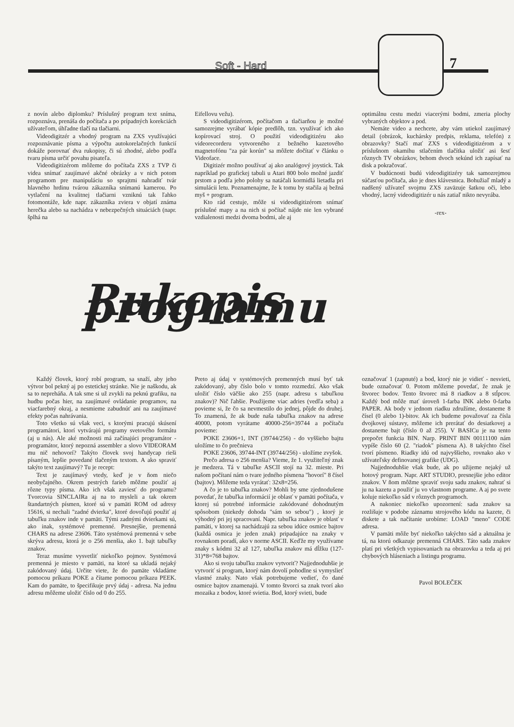Soft - Hard 7
z novín alebo diplomku? Príslušný program text sníma, rozpoznáva, prenáša do počítača a po prípadných korekciách užívateľom, úhľadne tlačí na tlačiarni.
Videodigitzér a vhodný program na ZXS využívajúci rozpoznávanie písma a výpočtu autokorelačných funkcií dokáže porovnať dva rukopisy, či sú zhodné, alebo podľa tvaru písma určiť povahu pisateľa.
Videodigitizérom môžeme do počítača ZXS z TVP či videa snímať zaujímavé akčné obrázky a v nich potom programom pre manipuláciu so sprajtmi nahradiť tvár hlavného hrdinu tvárou zákazníka snímanú kamerou. Po vytlačení na kvalitnej tlačiarni vzniknú tak ľahko fotomontáže, kde napr. zákazníka zviera v objatí známa herečka alebo sa nachádza v nebezpečných situáciách (napr. šplhá na
Eifellovu vežu).
S videodigitizérom, počítačom a tlačiarňou je možné samozrejme vyrábať kópie predlôh, tzn. využívať ich ako kopírovací stroj. O použití videodigitizéru ako videorecorderu vytvoreného z bežného kazetového magnetofónu "za pár korún" sa môžete dočítať v článku o Videoface.
Digitizér možno používať aj ako analógový joystick. Tak napríklad po grafickej tabuli u Atari 800 bolo možné jazdiť prstom a podľa jeho polohy sa natáčali kormidlá lietadla pri simulácii letu. Poznamenajme, že k tomu by stačila aj bežná myš + program.
Kto rád cestuje, môže si videodigitizérom snímať príslušné mapy a na nich si počítač nájde nie len vybrané vzdialenosti medzi dvoma bodmi, ale aj
optimálnu cestu medzi viacerými bodmi, zmeria plochy vybraných objektov a pod.
Nemáte video a nechcete, aby vám utiekol zaujímavý detail (obrázok, kuchársky predpis, reklama, telefón) z obrazovky? Stačí mať ZXS s videodigitizérom a v príslušnom okamihu stlačením tlačítka uložiť asi šesť rôznych TV obrázkov, behom dvoch sekúnd ich zapísať na disk a pokračovať.
V budúcnosti budú videodigitizéry tak samozrejmou súčasťou počítača, ako je dnes klávesnica. Bohužiaľ mladý a nadšený užívateľ svojmu ZXS zaväzuje šatkou oči, lebo vhodný, lacný videodigitizér u nás zatiaľ nikto nevyrába.
-rex-
Rukopis programu
Každý človek, ktorý robí program, sa snaží, aby jeho výtvor bol pekný aj po estetickej stránke. Nie je naškodu, ak sa to nepreháňa. A tak sme si už zvykli na peknú grafiku, na hudbu počas hier, na zaujímavé ovládanie programov, na viacfarebný okraj, a nesmieme zabudnúť ani na zaujímavé efekty počas nahrávania.
Toto všetko sú však veci, s ktorými pracujú skúsení programátori, ktorí vytvárajú programy svetového formátu (aj u nás). Ale aké možnosti má začínajúci programátor - programátor, ktorý nepozná assembler a slovo VIDEORAM mu nič nehovorí? Takýto človek svoj handycap rieši písaným, lepšie povedané tlačeným textom. A ako spraviť takýto text zaujímavý? Tu je recept:
Text je zaujímavý vtedy, keď je v ňom niečo neobyčajného. Okrem pestrých farieb môžme použiť aj rôzne typy písma. Ako ich však zaviesť do programu? Tvorcovia SINCLAIRa aj na to mysleli a tak okrem štandartných písmen, ktoré sú v pamäti ROM od adresy 15616, si nechali "zadné dvierka", ktoré dovoľujú použiť aj tabuľku znakov inde v pamäti. Tými zadnými dvierkami sú, ako inak, systémové premenné. Presnejšie, premenná CHARS na adrese 23606. Táto systémová premenná v sebe skrýva adresu, ktorá je o 256 menšia, ako 1. bajt tabuľky znakov.
Teraz musíme vysvetliť niekoľko pojmov. Systémová premenná je miesto v pamäti, na ktoré sa ukladá nejaký zakódovaný údaj. Určite viete, že do pamäte vkladáme pomocou príkazu POKE a čítame pomocou príkazu PEEK. Kam do pamäte, to špecifikuje prvý údaj - adresa. Na jednu adresu môžeme uložiť číslo od 0 do 255.
Preto aj údaj v systémových premenných musí byť tak zakódovaný, aby číslo bolo v tomto rozmedzí. Ako však uložiť číslo väčšie ako 255 (napr. adresu s tabuľkou znakov)? Nič ľahšie. Použijeme viac adries (vedľa seba) a povieme si, že čo sa nevmestilo do jednej, pôjde do druhej. To znamená, že ak bude naša tabuľka znakov na adrese 40000, potom vyrátame 40000-256=39744 a počítaču povieme:
POKE 23606+1, INT (39744/256) - do vyššieho bajtu uložíme to čo prečnieva
POKE 23606, 39744-INT (39744/256) - uložíme zvyšok.
Prečo adresa o 256 menšia? Vieme, že 1. využiteľný znak je medzera. Tá v tabuľke ASCII stojí na 32. mieste. Pri našom počítaní nám o tvare jedného písmena "hovorí" 8 čísel (bajtov). Môžeme teda vyrátať: 32x8=256.
A čo je to tabuľka znakov? Mohli by sme zjednodušene povedať, že tabuľka informácií je oblasť v pamäti počítača, v ktorej sú potrebné informácie zakódované dohodnutým spôsobom (niekedy dohoda "sám so sebou") , ktorý je výhodný pri jej spracovaní. Napr. tabuľka znakov je oblasť v pamäti, v ktorej sa nachádzajú za sebou idúce osmice bajtov (každá osmica je jeden znak) pripadajúce na znaky v rovnakom poradí, ako v norme ASCII. Keďže my využívame znaky s kódmi 32 až 127, tabuľka znakov má dĺžku (127-31)*8=768 bajtov.
Ako si svoju tabuľku znakov vytvoriť? Najjednoduhšie je vytvoriť si program, ktorý nám dovolí pohodlne si vymyslieť vlastné znaky. Nato však potrebujeme vedieť, čo dané osmice bajtov znamenajú. V tomto štvorci sa znak tvorí ako mozaika z bodov, ktoré svietia. Bod, ktorý svieti, bude
označovať 1 (zapnuté) a bod, ktorý nie je vidieť - nesvieti, bude označovať 0. Potom môžeme povedať, že znak je štvorec bodov. Tento štvorec má 8 riadkov a 8 stĺpcov. Každý bod môže mať úroveň 1-farba INK alebo 0-farba PAPER. Ak body v jednom riadku združíme, dostaneme 8 čísel (0 alebo 1)-bitov. Ak ich budeme považovať za čísla dvojkovej sústavy, môžeme ich prerátať do desiatkovej a dostaneme bajt (číslo 0 až 255). V BASICu je na tento prepočet funkcia BIN. Narp. PRINT BIN 00111100 nám vypíše číslo 60 (2. "riadok" písmena A). 8 takýchto čísel tvorí písmeno. Riadky idú od najvyššieho, rovnako ako v užívateľsky definovanej grafike (UDG).
Najjednoduhšie však bude, ak po užijeme nejaký už hotový program. Napr. ART STUDIO, presnejšie jeho editor znakov. V ňom môžme spraviť svoju sadu znakov, nahrať si ju na kazetu a použiť ju vo vlastnom programe. A aj po svete koluje niekoľko sád v rôznych programoch.
A nakoniec niekoľko upozornení: sada znakov sa rozlišuje v podobe záznamu strojového kódu na kazete, či diskete a tak načítanie urobíme: LOAD "meno" CODE adresa.
V pamäti môže byť niekoľko takýchto sád a aktuálna je tá, na ktorú odkazuje premenná CHARS. Táto sada znakov platí pri všetkých vypisovaniach na obrazovku a teda aj pri chybových hláseniach a listingu programu.
Pavol BOLEČEK